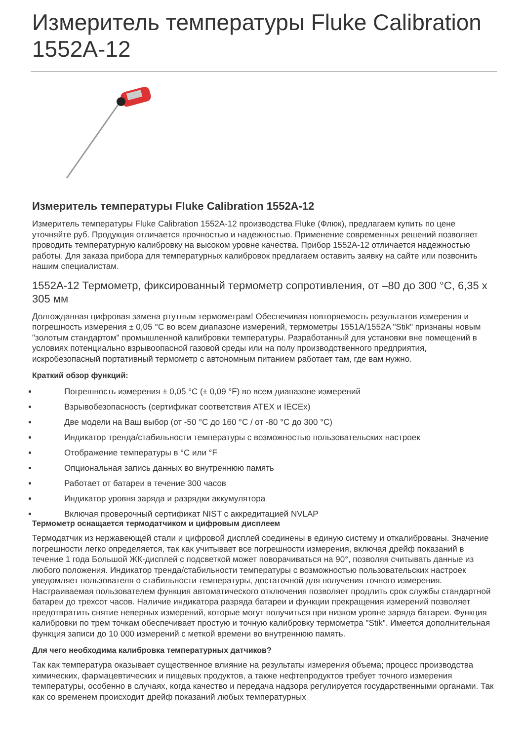Измеритель температуры Fluke Calibration 1552A-12
Измеритель температуры Fluke Calibration 1552A-12
Измеритель температуры Fluke Calibration 1552A-12 производства Fluke (Флюк), предлагаем купить по цене уточняйте руб. Продукция отличается прочностью и надежностью. Применение современных решений позволяет проводить температурную калибровку на высоком уровне качества. Прибор 1552A-12 отличается надежностью работы. Для заказа прибора для температурных калибровок предлагаем оставить заявку на сайте или позвонить нашим специалистам.
1552A-12 Термометр, фиксированный термометр сопротивления, от –80 до 300 °C, 6,35 x 305 мм
Долгожданная цифровая замена ртутным термометрам! Обеспечивая повторяемость результатов измерения и погрешность измерения ± 0,05 °C во всем диапазоне измерений, термометры 1551A/1552A "Stik" признаны новым "золотым стандартом" промышленной калибровки температуры. Разработанный для установки вне помещений в условиях потенциально взрывоопасной газовой среды или на полу производственного предприятия, искробезопасный портативный термометр с автономным питанием работает там, где вам нужно.
Краткий обзор функций:
Погрешность измерения ± 0,05 °C (± 0,09 °F) во всем диапазоне измерений
Взрывобезопасность (сертификат соответствия ATEX и IECEx)
Две модели на Ваш выбор (от -50 °C до 160 °C / от -80 °C до 300 °C)
Индикатор тренда/стабильности температуры с возможностью пользовательских настроек
Отображение температуры в °C или °F
Опциональная запись данных во внутреннюю память
Работает от батареи в течение 300 часов
Индикатор уровня заряда и разрядки аккумулятора
Включая проверочный сертификат NIST с аккредитацией NVLAP
Термометр оснащается термодатчиком и цифровым дисплеем
Термодатчик из нержавеющей стали и цифровой дисплей соединены в единую систему и откалиброваны. Значение погрешности легко определяется, так как учитывает все погрешности измерения, включая дрейф показаний в течение 1 года Большой ЖК-дисплей с подсветкой может поворачиваться на 90°, позволяя считывать данные из любого положения. Индикатор тренда/стабильности температуры с возможностью пользовательских настроек уведомляет пользователя о стабильности температуры, достаточной для получения точного измерения. Настраиваемая пользователем функция автоматического отключения позволяет продлить срок службы стандартной батареи до трехсот часов. Наличие индикатора разряда батареи и функции прекращения измерений позволяет предотвратить снятие неверных измерений, которые могут получиться при низком уровне заряда батареи. Функция калибровки по трем точкам обеспечивает простую и точную калибровку термометра "Stik". Имеется дополнительная функция записи до 10 000 измерений с меткой времени во внутреннюю память.
Для чего необходима калибровка температурных датчиков?
Так как температура оказывает существенное влияние на результаты измерения объема; процесс производства химических, фармацевтических и пищевых продуктов, а также нефтепродуктов требует точного измерения температуры, особенно в случаях, когда качество и передача надзора регулируется государственными органами. Так как со временем происходит дрейф показаний любых температурных